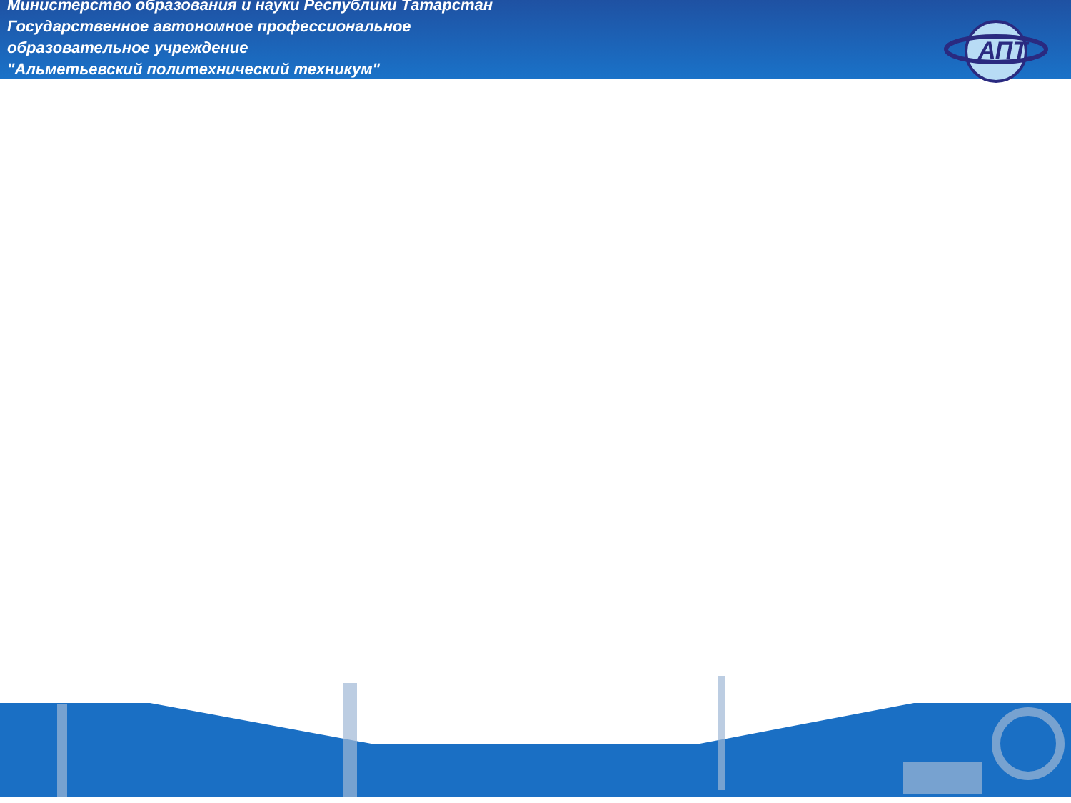Министерство образования и науки Республики Татарстан
Государственное автономное профессиональное
образовательное учреждение
"Альметьевский политехнический техникум"
АПТ